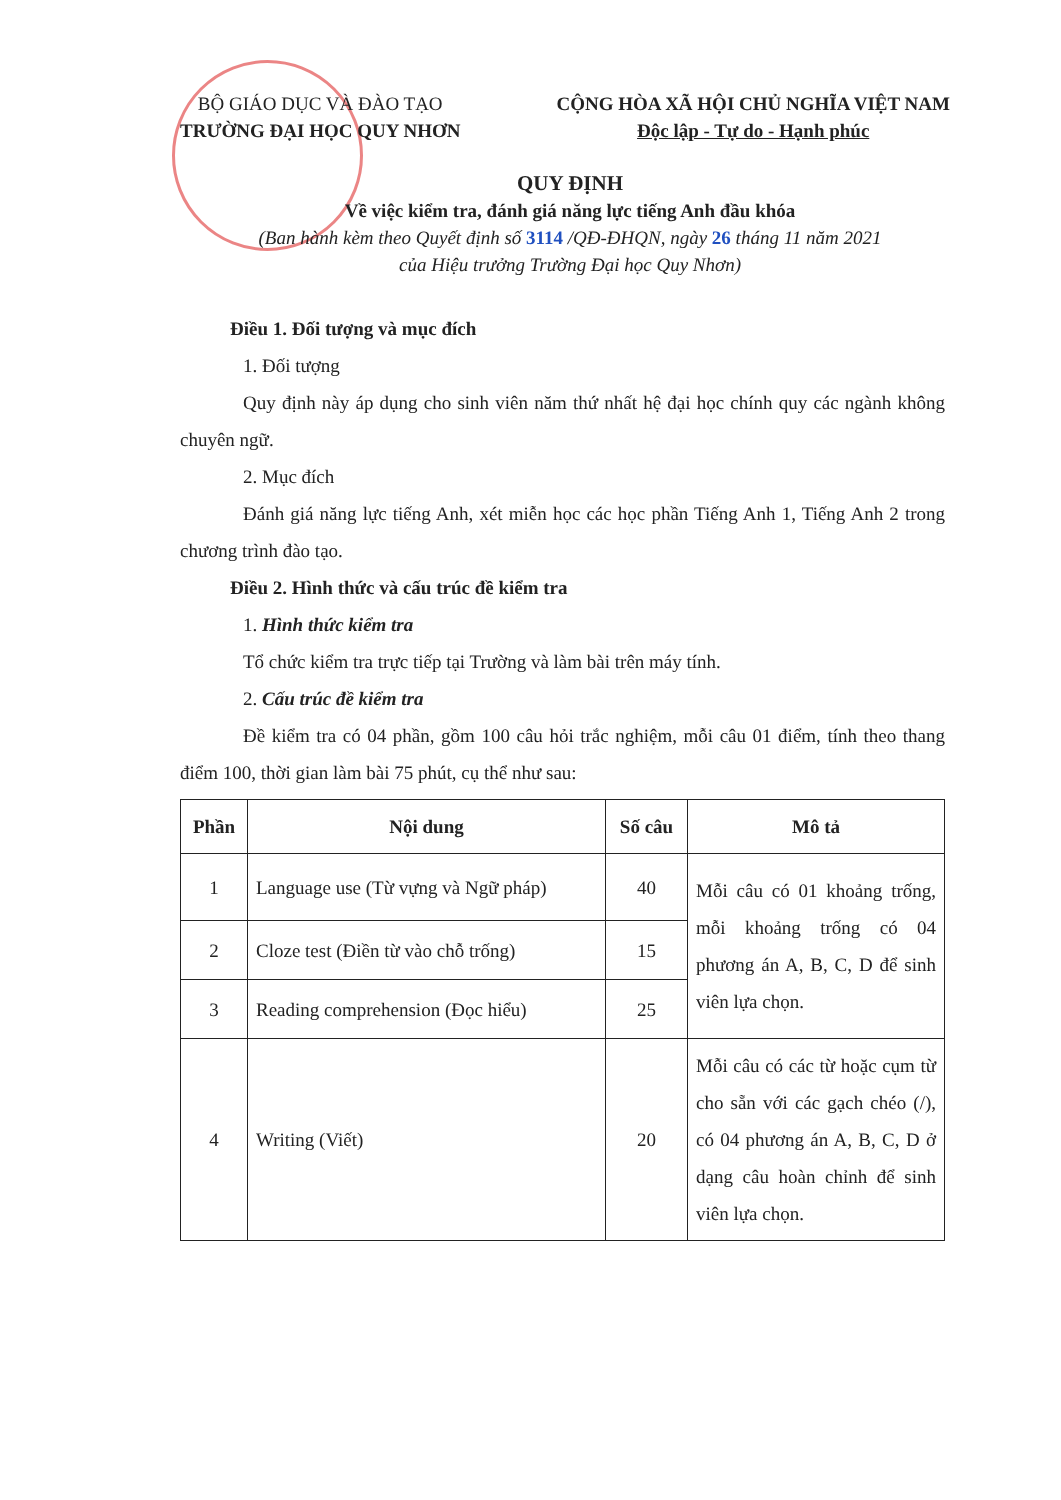BỘ GIÁO DỤC VÀ ĐÀO TẠO
TRƯỜNG ĐẠI HỌC QUY NHƠN
CỘNG HÒA XÃ HỘI CHỦ NGHĨA VIỆT NAM
Độc lập - Tự do - Hạnh phúc
QUY ĐỊNH
Về việc kiểm tra, đánh giá năng lực tiếng Anh đầu khóa
(Ban hành kèm theo Quyết định số 3114 /QĐ-ĐHQN, ngày 26 tháng 11 năm 2021
của Hiệu trưởng Trường Đại học Quy Nhơn)
Điều 1. Đối tượng và mục đích
1. Đối tượng
Quy định này áp dụng cho sinh viên năm thứ nhất hệ đại học chính quy các ngành không chuyên ngữ.
2. Mục đích
Đánh giá năng lực tiếng Anh, xét miễn học các học phần Tiếng Anh 1, Tiếng Anh 2 trong chương trình đào tạo.
Điều 2. Hình thức và cấu trúc đề kiểm tra
1. Hình thức kiểm tra
Tổ chức kiểm tra trực tiếp tại Trường và làm bài trên máy tính.
2. Cấu trúc đề kiểm tra
Đề kiểm tra có 04 phần, gồm 100 câu hỏi trắc nghiệm, mỗi câu 01 điểm, tính theo thang điểm 100, thời gian làm bài 75 phút, cụ thể như sau:
| Phần | Nội dung | Số câu | Mô tả |
| --- | --- | --- | --- |
| 1 | Language use (Từ vựng và Ngữ pháp) | 40 | Mỗi câu có 01 khoảng trống, mỗi khoảng trống có 04 phương án A, B, C, D để sinh viên lựa chọn. |
| 2 | Cloze test (Điền từ vào chỗ trống) | 15 | |
| 3 | Reading comprehension (Đọc hiểu) | 25 | |
| 4 | Writing (Viết) | 20 | Mỗi câu có các từ hoặc cụm từ cho sẵn với các gạch chéo (/), có 04 phương án A, B, C, D ở dạng câu hoàn chỉnh để sinh viên lựa chọn. |